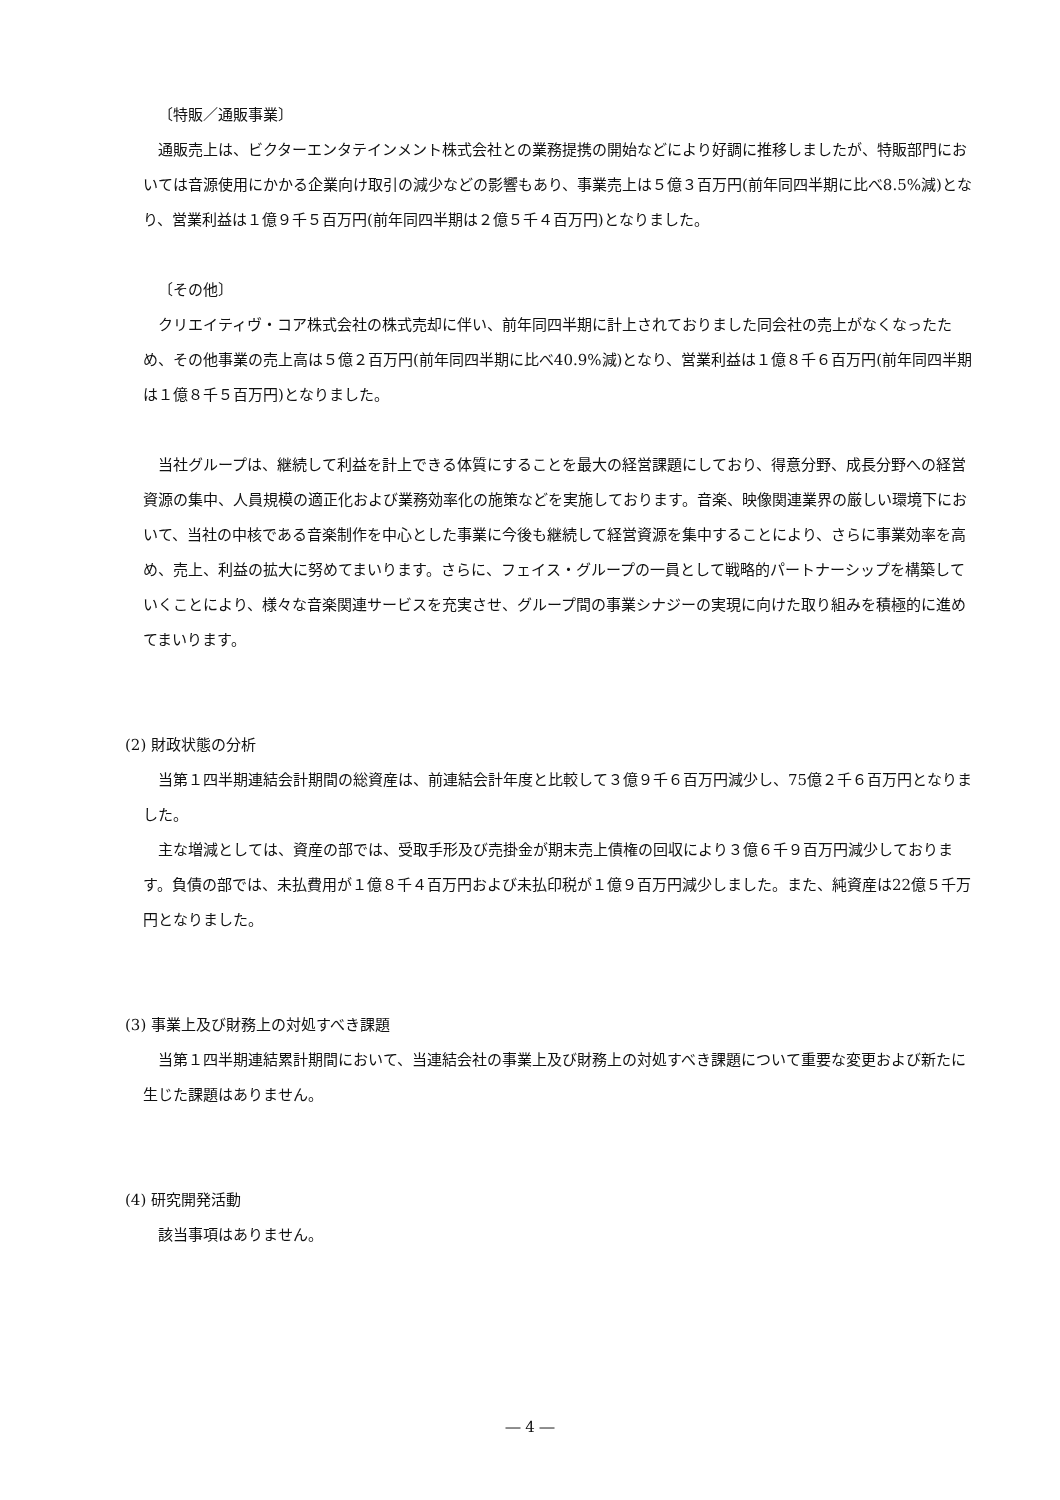〔特販／通販事業〕
通販売上は、ビクターエンタテインメント株式会社との業務提携の開始などにより好調に推移しましたが、特販部門においては音源使用にかかる企業向け取引の減少などの影響もあり、事業売上は５億３百万円(前年同四半期に比べ8.5%減)となり、営業利益は１億９千５百万円(前年同四半期は２億５千４百万円)となりました。
〔その他〕
クリエイティヴ・コア株式会社の株式売却に伴い、前年同四半期に計上されておりました同会社の売上がなくなったため、その他事業の売上高は５億２百万円(前年同四半期に比べ40.9%減)となり、営業利益は１億８千６百万円(前年同四半期は１億８千５百万円)となりました。
当社グループは、継続して利益を計上できる体質にすることを最大の経営課題にしており、得意分野、成長分野への経営資源の集中、人員規模の適正化および業務効率化の施策などを実施しております。音楽、映像関連業界の厳しい環境下において、当社の中核である音楽制作を中心とした事業に今後も継続して経営資源を集中することにより、さらに事業効率を高め、売上、利益の拡大に努めてまいります。さらに、フェイス・グループの一員として戦略的パートナーシップを構築していくことにより、様々な音楽関連サービスを充実させ、グループ間の事業シナジーの実現に向けた取り組みを積極的に進めてまいります。
(2) 財政状態の分析
当第１四半期連結会計期間の総資産は、前連結会計年度と比較して３億９千６百万円減少し、75億２千６百万円となりました。
主な増減としては、資産の部では、受取手形及び売掛金が期末売上債権の回収により３億６千９百万円減少しております。負債の部では、未払費用が１億８千４百万円および未払印税が１億９百万円減少しました。また、純資産は22億５千万円となりました。
(3) 事業上及び財務上の対処すべき課題
当第１四半期連結累計期間において、当連結会社の事業上及び財務上の対処すべき課題について重要な変更および新たに生じた課題はありません。
(4) 研究開発活動
該当事項はありません。
― 4 ―